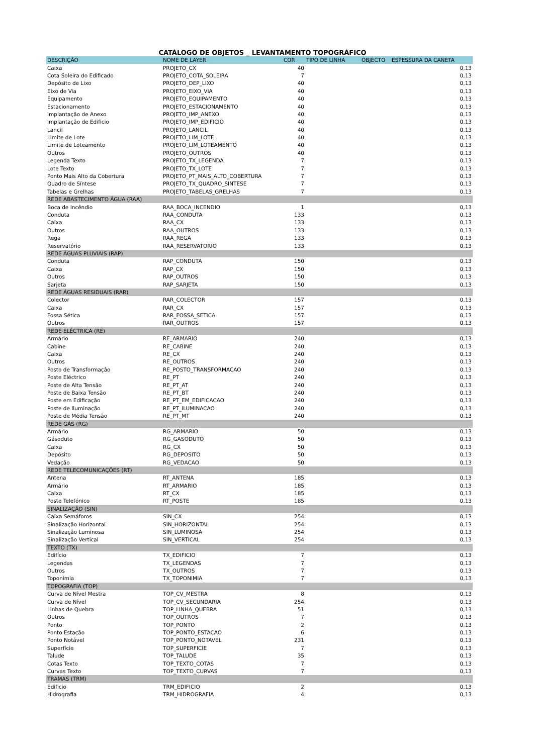CATÁLOGO DE OBJETOS _ LEVANTAMENTO TOPOGRÁFICO
| DESCRIÇÃO | NOME DE LAYER | COR | TIPO DE LINHA | OBJECTO | ESPESSURA DA CANETA |
| --- | --- | --- | --- | --- | --- |
| Caixa | PROJETO_CX | 40 | | | 0,13 |
| Cota Soleira do Edificado | PROJETO_COTA_SOLEIRA | 7 | | | 0,13 |
| Depósito de Lixo | PROJETO_DEP_LIXO | 40 | | | 0,13 |
| Eixo de Via | PROJETO_EIXO_VIA | 40 | | | 0,13 |
| Equipamento | PROJETO_EQUIPAMENTO | 40 | | | 0,13 |
| Estacionamento | PROJETO_ESTACIONAMENTO | 40 | | | 0,13 |
| Implantação de Anexo | PROJETO_IMP_ANEXO | 40 | | | 0,13 |
| Implantação de Edificio | PROJETO_IMP_EDIFICIO | 40 | | | 0,13 |
| Lancil | PROJETO_LANCIL | 40 | | | 0,13 |
| Limite de Lote | PROJETO_LIM_LOTE | 40 | | | 0,13 |
| Limite de Loteamento | PROJETO_LIM_LOTEAMENTO | 40 | | | 0,13 |
| Outros | PROJETO_OUTROS | 40 | | | 0,13 |
| Legenda Texto | PROJETO_TX_LEGENDA | 7 | | | 0,13 |
| Lote Texto | PROJETO_TX_LOTE | 7 | | | 0,13 |
| Ponto Mais Alto da Cobertura | PROJETO_PT_MAIS_ALTO_COBERTURA | 7 | | | 0,13 |
| Quadro de Síntese | PROJETO_TX_QUADRO_SINTESE | 7 | | | 0,13 |
| Tabelas e Grelhas | PROJETO_TABELAS_GRELHAS | 7 | | | 0,13 |
| REDE ABASTECIMENTO ÁGUA (RAA) | | | | | |
| Boca de Incêndio | RAA_BOCA_INCENDIO | 1 | | | 0,13 |
| Conduta | RAA_CONDUTA | 133 | | | 0,13 |
| Caixa | RAA_CX | 133 | | | 0,13 |
| Outros | RAA_OUTROS | 133 | | | 0,13 |
| Rega | RAA_REGA | 133 | | | 0,13 |
| Reservatório | RAA_RESERVATORIO | 133 | | | 0,13 |
| REDE ÁGUAS PLUVIAIS (RAP) | | | | | |
| Conduta | RAP_CONDUTA | 150 | | | 0,13 |
| Caixa | RAP_CX | 150 | | | 0,13 |
| Outros | RAP_OUTROS | 150 | | | 0,13 |
| Sarjeta | RAP_SARJETA | 150 | | | 0,13 |
| REDE ÁGUAS RESIDUAIS (RAR) | | | | | |
| Colector | RAR_COLECTOR | 157 | | | 0,13 |
| Caixa | RAR_CX | 157 | | | 0,13 |
| Fossa Sética | RAR_FOSSA_SETICA | 157 | | | 0,13 |
| Outros | RAR_OUTROS | 157 | | | 0,13 |
| REDE ELÉCTRICA (RE) | | | | | |
| Armário | RE_ARMARIO | 240 | | | 0,13 |
| Cabine | RE_CABINE | 240 | | | 0,13 |
| Caixa | RE_CX | 240 | | | 0,13 |
| Outros | RE_OUTROS | 240 | | | 0,13 |
| Posto de Transformaçâo | RE_POSTO_TRANSFORMACAO | 240 | | | 0,13 |
| Poste Eléctrico | RE_PT | 240 | | | 0,13 |
| Poste de Alta Tensão | RE_PT_AT | 240 | | | 0,13 |
| Poste de Baixa Tensão | RE_PT_BT | 240 | | | 0,13 |
| Poste em Edificação | RE_PT_EM_EDIFICACAO | 240 | | | 0,13 |
| Poste de Iluminação | RE_PT_ILUMINACAO | 240 | | | 0,13 |
| Poste de Média Tensão | RE_PT_MT | 240 | | | 0,13 |
| REDE GÁS (RG) | | | | | |
| Armário | RG_ARMARIO | 50 | | | 0,13 |
| Gásoduto | RG_GASODUTO | 50 | | | 0,13 |
| Caixa | RG_CX | 50 | | | 0,13 |
| Depósito | RG_DEPOSITO | 50 | | | 0,13 |
| Vedação | RG_VEDACAO | 50 | | | 0,13 |
| REDE TELECOMUNICAÇÕES (RT) | | | | | |
| Antena | RT_ANTENA | 185 | | | 0,13 |
| Armário | RT_ARMARIO | 185 | | | 0,13 |
| Caixa | RT_CX | 185 | | | 0,13 |
| Poste Telefónico | RT_POSTE | 185 | | | 0,13 |
| SINALIZAÇÃO (SIN) | | | | | |
| Caixa Semáforos | SIN_CX | 254 | | | 0,13 |
| Sinalização Horizontal | SIN_HORIZONTAL | 254 | | | 0,13 |
| Sinalização Luminosa | SIN_LUMINOSA | 254 | | | 0,13 |
| Sinalização Vertical | SIN_VERTICAL | 254 | | | 0,13 |
| TEXTO (TX) | | | | | |
| Edifício | TX_EDIFICIO | 7 | | | 0,13 |
| Legendas | TX_LEGENDAS | 7 | | | 0,13 |
| Outros | TX_OUTROS | 7 | | | 0,13 |
| Toponímia | TX_TOPONIMIA | 7 | | | 0,13 |
| TOPOGRAFIA (TOP) | | | | | |
| Curva de Nível Mestra | TOP_CV_MESTRA | 8 | | | 0,13 |
| Curva de Nível | TOP_CV_SECUNDARIA | 254 | | | 0,13 |
| Linhas de Quebra | TOP_LINHA_QUEBRA | 51 | | | 0,13 |
| Outros | TOP_OUTROS | 7 | | | 0,13 |
| Ponto | TOP_PONTO | 2 | | | 0,13 |
| Ponto Estação | TOP_PONTO_ESTACAO | 6 | | | 0,13 |
| Ponto Notável | TOP_PONTO_NOTAVEL | 231 | | | 0,13 |
| Superfície | TOP_SUPERFICIE | 7 | | | 0,13 |
| Talude | TOP_TALUDE | 35 | | | 0,13 |
| Cotas Texto | TOP_TEXTO_COTAS | 7 | | | 0,13 |
| Curvas Texto | TOP_TEXTO_CURVAS | 7 | | | 0,13 |
| TRAMAS (TRM) | | | | | |
| Edificio | TRM_EDIFICIO | 2 | | | 0,13 |
| Hidrografia | TRM_HIDROGRAFIA | 4 | | | 0,13 |